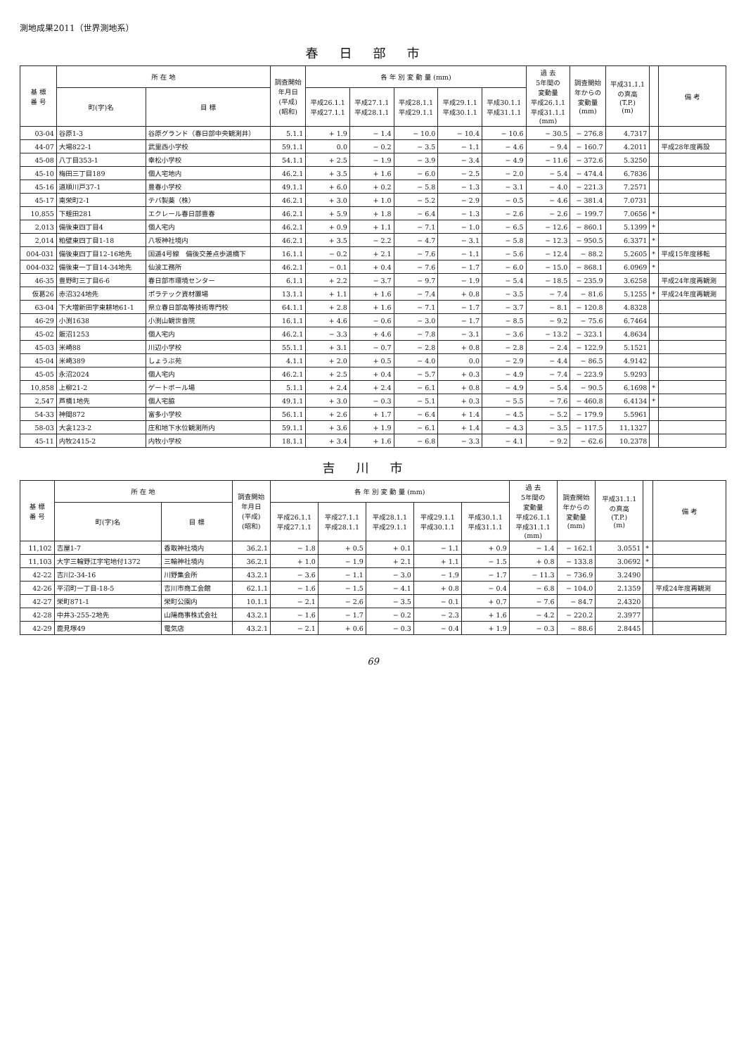測地成果2011（世界測地系）
春日部市
| 基 標 番 号 | 所 在 地 | | 調査開始 年月日 (平成) (昭和) | 各 年 別 変 動 量 (mm) | | | | | 過 去 5年間の 変動量 平成26.1.1 平成31.1.1 (mm) | 調査開始 年からの 変動量 (mm) | 平成31.1.1 の真高 (T.P.) (m) | | 備 考 |
| --- | --- | --- | --- | --- | --- | --- | --- | --- | --- | --- | --- | --- | --- |
| | 町(字)名 | 目 標 | | 平成26.1.1 平成27.1.1 | 平成27.1.1 平成28.1.1 | 平成28.1.1 平成29.1.1 | 平成29.1.1 平成30.1.1 | 平成30.1.1 平成31.1.1 | | | | | |
| 03-04 | 谷原1-3 | 谷原グランド（春日部中央観測井） | 5.1.1 | + 1.9 | − 1.4 | − 10.0 | − 10.4 | − 10.6 | − 30.5 | − 276.8 | 4.7317 | | |
| 44-07 | 大場822-1 | 武里西小学校 | 59.1.1 | 0.0 | − 0.2 | − 3.5 | − 1.1 | − 4.6 | − 9.4 | − 160.7 | 4.2011 | | 平成28年度再設 |
| 45-08 | 八丁目353-1 | 幸松小学校 | 54.1.1 | + 2.5 | − 1.9 | − 3.9 | − 3.4 | − 4.9 | − 11.6 | − 372.6 | 5.3250 | | |
| 45-10 | 梅田三丁目189 | 個人宅地内 | 46.2.1 | + 3.5 | + 1.6 | − 6.0 | − 2.5 | − 2.0 | − 5.4 | − 474.4 | 6.7836 | | |
| 45-16 | 道順川戸37-1 | 豊春小学校 | 49.1.1 | + 6.0 | + 0.2 | − 5.8 | − 1.3 | − 3.1 | − 4.0 | − 221.3 | 7.2571 | | |
| 45-17 | 南栄町2-1 | テバ製薬（株） | 46.2.1 | + 3.0 | + 1.0 | − 5.2 | − 2.9 | − 0.5 | − 4.6 | − 381.4 | 7.0731 | | |
| 10,855 | 下蛭田281 | エクレール春日部豊春 | 46.2.1 | + 5.9 | + 1.8 | − 6.4 | − 1.3 | − 2.6 | − 2.6 | − 199.7 | 7.0656 | * | |
| 2,013 | 備後東四丁目4 | 個人宅内 | 46.2.1 | + 0.9 | + 1.1 | − 7.1 | − 1.0 | − 6.5 | − 12.6 | − 860.1 | 5.1399 | * | |
| 2,014 | 粕壁東四丁目1-18 | 八坂神社境内 | 46.2.1 | + 3.5 | − 2.2 | − 4.7 | − 3.1 | − 5.8 | − 12.3 | − 950.5 | 6.3371 | * | |
| 004-031 | 備後東四丁目12-16地先 | 国道4号線 備後交差点歩道橋下 | 16.1.1 | − 0.2 | + 2.1 | − 7.6 | − 1.1 | − 5.6 | − 12.4 | − 88.2 | 5.2605 | * | 平成15年度移転 |
| 004-032 | 備後東一丁目14-34地先 | 仙波工務所 | 46.2.1 | − 0.1 | + 0.4 | − 7.6 | − 1.7 | − 6.0 | − 15.0 | − 868.1 | 6.0969 | * | |
| 46-35 | 豊野町三丁目6-6 | 春日部市環境センター | 6.1.1 | + 2.2 | − 3.7 | − 9.7 | − 1.9 | − 5.4 | − 18.5 | − 235.9 | 3.6258 | | 平成24年度再観測 |
| 仮葛26 | 赤沼324地先 | ポラテック資材置場 | 13.1.1 | + 1.1 | + 1.6 | − 7.4 | + 0.8 | − 3.5 | − 7.4 | − 81.6 | 5.1255 | * | 平成24年度再観測 |
| 63-04 | 下大増新田字東耕地61-1 | 県立春日部高等技術専門校 | 64.1.1 | + 2.8 | + 1.6 | − 7.1 | − 1.7 | − 3.7 | − 8.1 | − 120.8 | 4.8328 | | |
| 46-29 | 小渕1638 | 小渕山観世音院 | 16.1.1 | + 4.6 | − 0.6 | − 3.0 | − 1.7 | − 8.5 | − 9.2 | − 75.6 | 6.7464 | | |
| 45-02 | 飯沼1253 | 個人宅内 | 46.2.1 | − 3.3 | + 4.6 | − 7.8 | − 3.1 | − 3.6 | − 13.2 | − 323.1 | 4.8634 | | |
| 45-03 | 米崎88 | 川辺小学校 | 55.1.1 | + 3.1 | − 0.7 | − 2.8 | + 0.8 | − 2.8 | − 2.4 | − 122.9 | 5.1521 | | |
| 45-04 | 米崎389 | しょうぶ苑 | 4.1.1 | + 2.0 | + 0.5 | − 4.0 | 0.0 | − 2.9 | − 4.4 | − 86.5 | 4.9142 | | |
| 45-05 | 永沼2024 | 個人宅内 | 46.2.1 | + 2.5 | + 0.4 | − 5.7 | + 0.3 | − 4.9 | − 7.4 | − 223.9 | 5.9293 | | |
| 10,858 | 上柳21-2 | ゲートボール場 | 5.1.1 | + 2.4 | + 2.4 | − 6.1 | + 0.8 | − 4.9 | − 5.4 | − 90.5 | 6.1698 | * | |
| 2,547 | 芦橋1地先 | 個人宅脇 | 49.1.1 | + 3.0 | − 0.3 | − 5.1 | + 0.3 | − 5.5 | − 7.6 | − 460.8 | 6.4134 | * | |
| 54-33 | 神間872 | 富多小学校 | 56.1.1 | + 2.6 | + 1.7 | − 6.4 | + 1.4 | − 4.5 | − 5.2 | − 179.9 | 5.5961 | | |
| 58-03 | 大衾123-2 | 庄和地下水位観測所内 | 59.1.1 | + 3.6 | + 1.9 | − 6.1 | + 1.4 | − 4.3 | − 3.5 | − 117.5 | 11.1327 | | |
| 45-11 | 内牧2415-2 | 内牧小学校 | 18.1.1 | + 3.4 | + 1.6 | − 6.8 | − 3.3 | − 4.1 | − 9.2 | − 62.6 | 10.2378 | | |
吉川市
| 基 標 番 号 | 所 在 地 | | 調査開始 年月日 (平成) (昭和) | 各 年 別 変 動 量 (mm) | | | | | 過 去 5年間の 変動量 平成26.1.1 平成31.1.1 (mm) | 調査開始 年からの 変動量 (mm) | 平成31.1.1 の真高 (T.P.) (m) | | 備 考 |
| --- | --- | --- | --- | --- | --- | --- | --- | --- | --- | --- | --- | --- | --- |
| | 町(字)名 | 目 標 | | 平成26.1.1 平成27.1.1 | 平成27.1.1 平成28.1.1 | 平成28.1.1 平成29.1.1 | 平成29.1.1 平成30.1.1 | 平成30.1.1 平成31.1.1 | | | | | |
| 11,102 | 吉屋1-7 | 香取神社境内 | 36.2.1 | − 1.8 | + 0.5 | + 0.1 | − 1.1 | + 0.9 | − 1.4 | − 162.1 | 3.0551 | * | |
| 11,103 | 大字三輪野江字宅地付1372 | 三輪神社境内 | 36.2.1 | + 1.0 | − 1.9 | + 2.1 | + 1.1 | − 1.5 | + 0.8 | − 133.8 | 3.0692 | * | |
| 42-22 | 吉川2-34-16 | 川野集会所 | 43.2.1 | − 3.6 | − 1.1 | − 3.0 | − 1.9 | − 1.7 | − 11.3 | − 736.9 | 3.2490 | | |
| 42-26 | 平沼町一丁目-18-5 | 吉川市商工会館 | 62.1.1 | − 1.6 | − 1.5 | − 4.1 | + 0.8 | − 0.4 | − 6.8 | − 104.0 | 2.1359 | | 平成24年度再観測 |
| 42-27 | 栄町871-1 | 栄町公園内 | 10.1.1 | − 2.1 | − 2.6 | − 3.5 | − 0.1 | + 0.7 | − 7.6 | − 84.7 | 2.4320 | | |
| 42-28 | 中井3-255-2地先 | 山陽商事株式会社 | 43.2.1 | − 1.6 | − 1.7 | − 0.2 | − 2.3 | + 1.6 | − 4.2 | − 220.2 | 2.3977 | | |
| 42-29 | 鹿見塚49 | 電気店 | 43.2.1 | − 2.1 | + 0.6 | − 0.3 | − 0.4 | + 1.9 | − 0.3 | − 88.6 | 2.8445 | | |
69